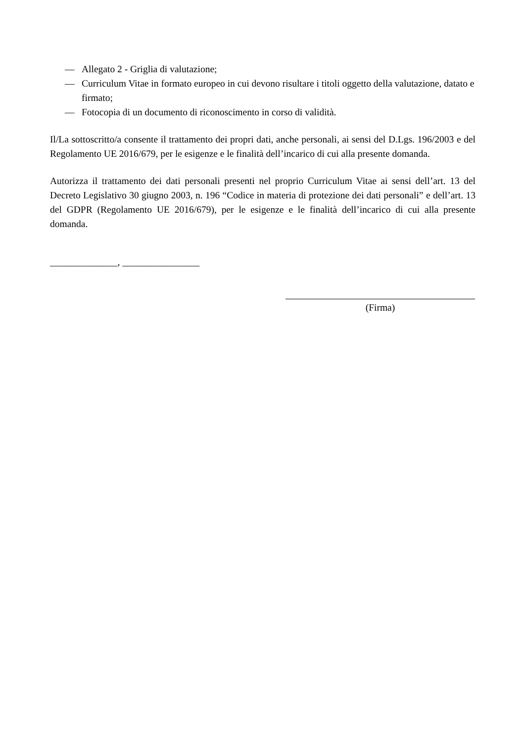— Allegato 2 - Griglia di valutazione;
— Curriculum Vitae in formato europeo in cui devono risultare i titoli oggetto della valutazione, datato e firmato;
— Fotocopia di un documento di riconoscimento in corso di validità.
Il/La sottoscritto/a consente il trattamento dei propri dati, anche personali, ai sensi del D.Lgs. 196/2003 e del Regolamento UE 2016/679, per le esigenze e le finalità dell’incarico di cui alla presente domanda.
Autorizza il trattamento dei dati personali presenti nel proprio Curriculum Vitae ai sensi dell’art. 13 del Decreto Legislativo 30 giugno 2003, n. 196 “Codice in materia di protezione dei dati personali” e dell’art. 13 del GDPR (Regolamento UE 2016/679), per le esigenze e le finalità dell’incarico di cui alla presente domanda.
______________, ________________
(Firma)